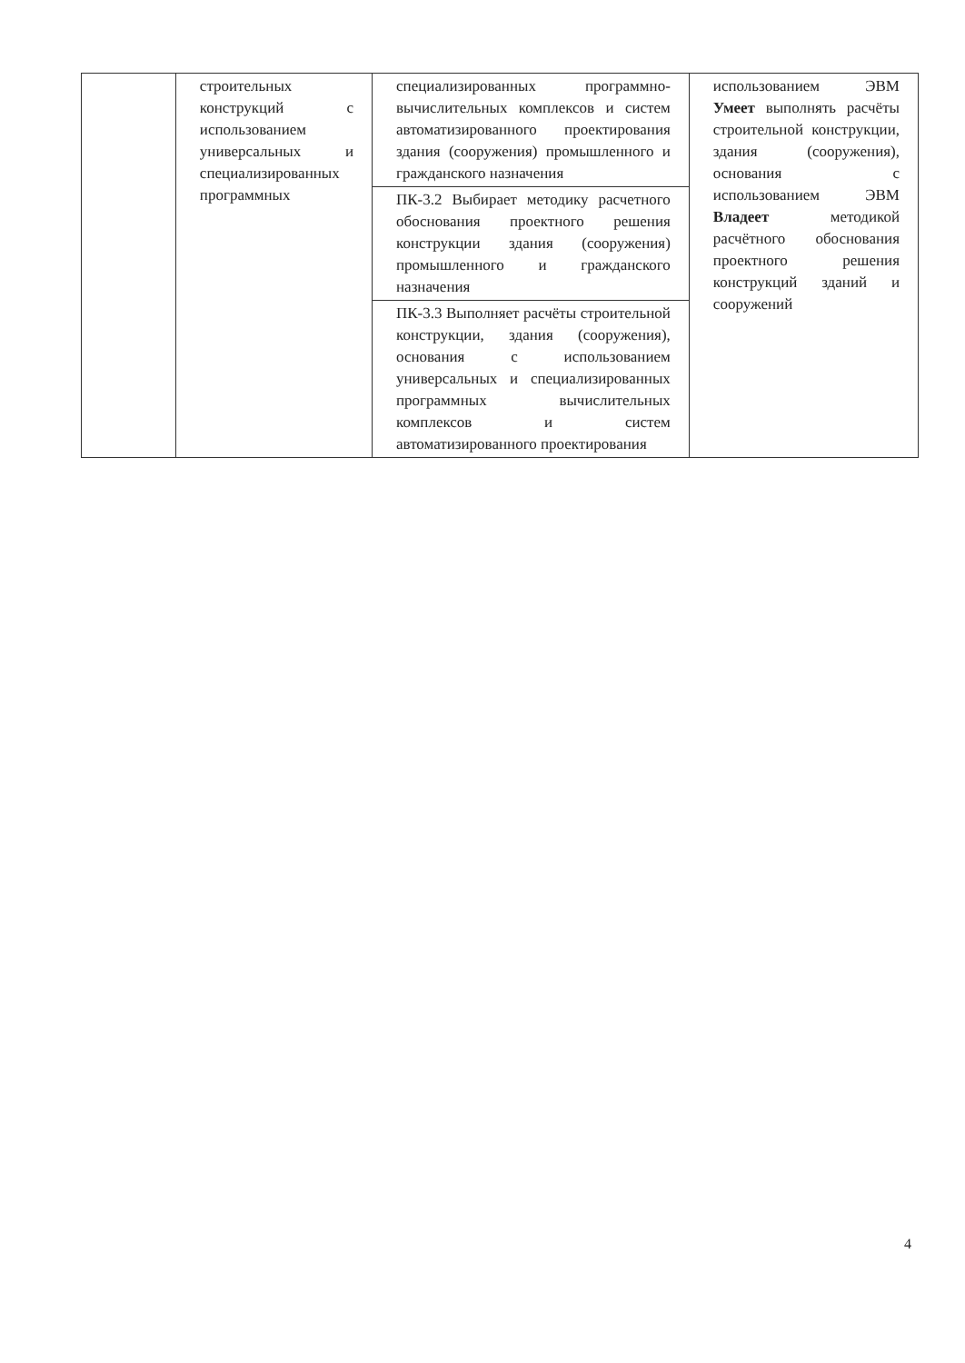| | строительных конструкций с использованием универсальных и специализированных программных | специализированных программно-вычислительных комплексов и систем автоматизированного проектирования здания (сооружения) промышленного и гражданского назначения | использованием ЭВМ Умеет выполнять расчёты строительной конструкции, здания (сооружения), основания с использованием ЭВМ Владеет методикой расчётного обоснования проектного решения конструкций зданий и сооружений |
| | | ПК-3.2 Выбирает методику расчетного обоснования проектного решения конструкции здания (сооружения) промышленного и гражданского назначения | |
| | | ПК-3.3 Выполняет расчёты строительной конструкции, здания (сооружения), основания с использованием универсальных и специализированных программных вычислительных комплексов и систем автоматизированного проектирования | |
4